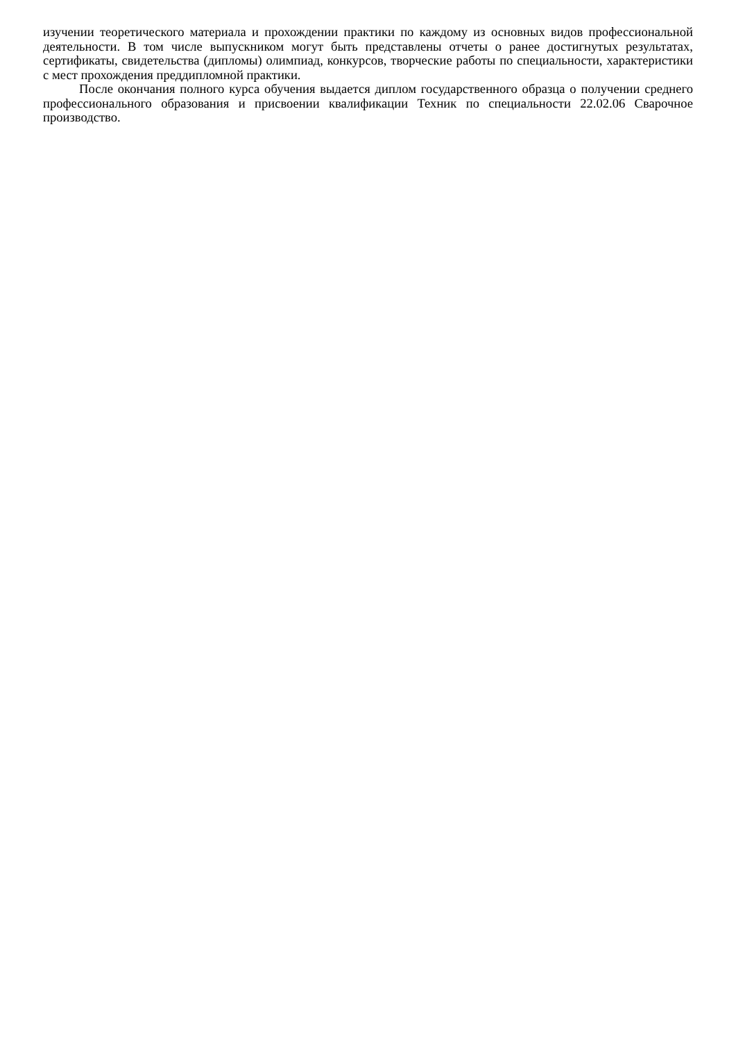изучении теоретического материала и прохождении практики по каждому из основных видов профессиональной деятельности. В том числе выпускником могут быть представлены отчеты о ранее достигнутых результатах, сертификаты, свидетельства (дипломы) олимпиад, конкурсов, творческие работы по специальности, характеристики с мест прохождения преддипломной практики.
После окончания полного курса обучения выдается диплом государственного образца о получении среднего профессионального образования и присвоении квалификации Техник по специальности 22.02.06 Сварочное производство.